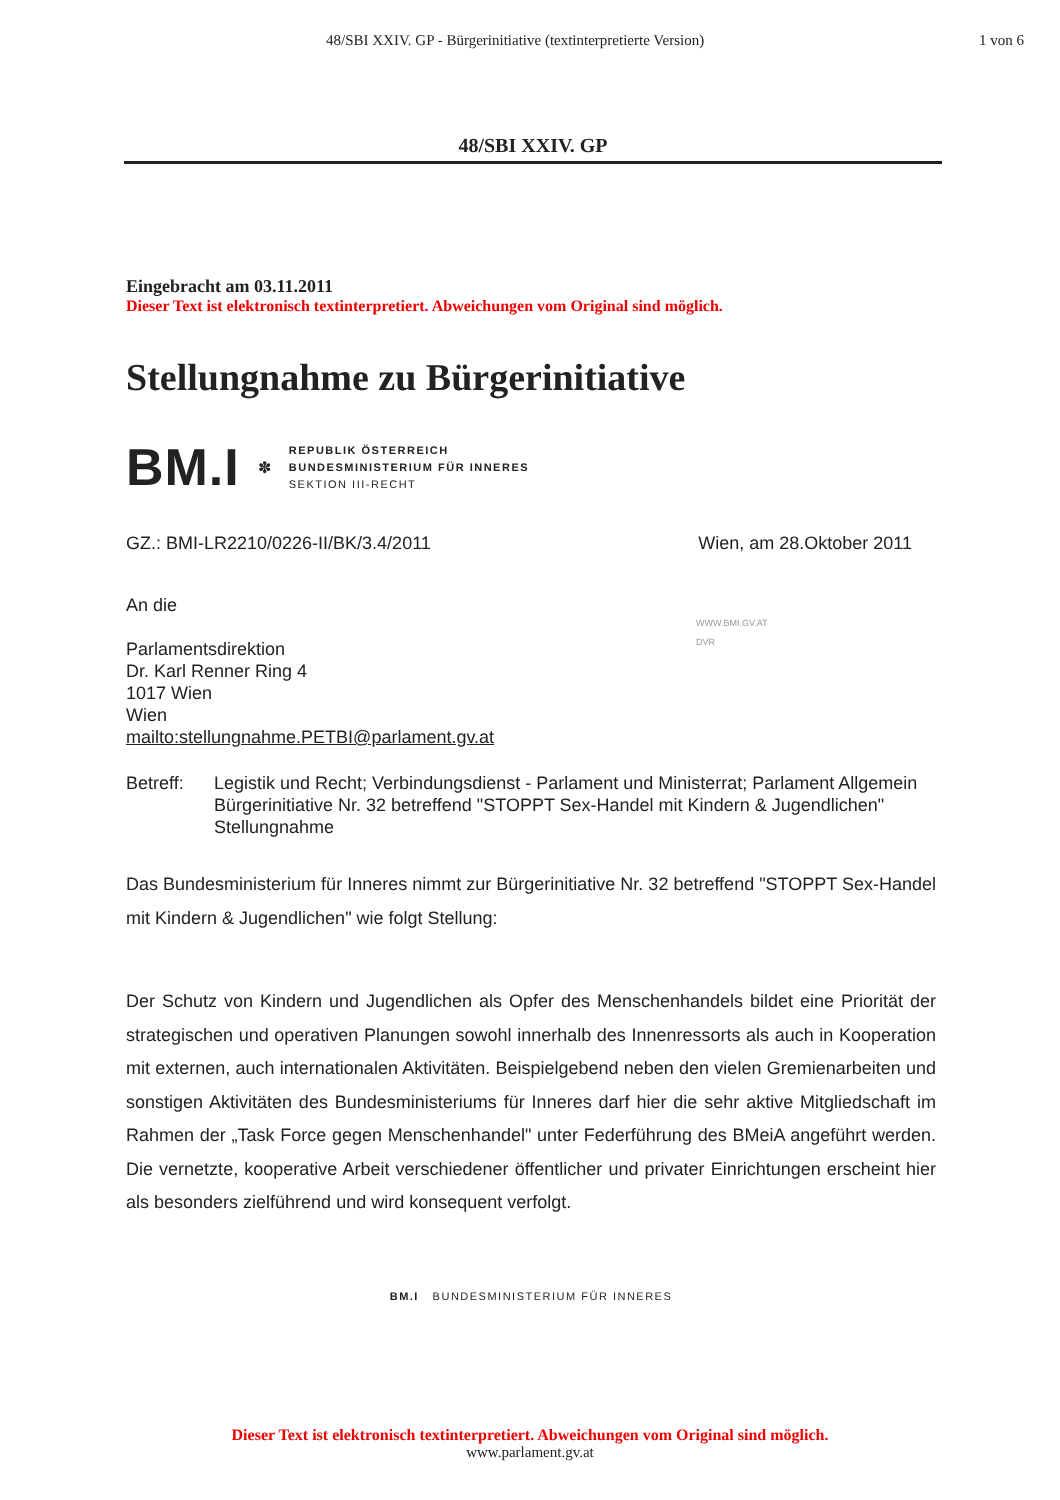48/SBI XXIV. GP - Bürgerinitiative (textinterpretierte Version) 1 von 6
48/SBI XXIV. GP
Eingebracht am 03.11.2011
Dieser Text ist elektronisch textinterpretiert. Abweichungen vom Original sind möglich.
Stellungnahme zu Bürgerinitiative
BM.I ✽
REPUBLIK ÖSTERREICH
BUNDESMINISTERIUM FÜR INNERES
SEKTION III-RECHT
GZ.: BMI-LR2210/0226-II/BK/3.4/2011 Wien, am 28.Oktober 2011
An die
Parlamentsdirektion
Dr. Karl Renner Ring 4
1017 Wien
Wien
mailto:stellungnahme.PETBI@parlament.gv.at
WWW.BMI.GV.AT
DVR
Betreff: Legistik und Recht; Verbindungsdienst - Parlament und Ministerrat; Parlament Allgemein
Bürgerinitiative Nr. 32 betreffend "STOPPT Sex-Handel mit Kindern & Jugendlichen"
Stellungnahme
Das Bundesministerium für Inneres nimmt zur Bürgerinitiative Nr. 32 betreffend "STOPPT Sex-Handel mit Kindern & Jugendlichen" wie folgt Stellung:
Der Schutz von Kindern und Jugendlichen als Opfer des Menschenhandels bildet eine Priorität der strategischen und operativen Planungen sowohl innerhalb des Innenressorts als auch in Kooperation mit externen, auch internationalen Aktivitäten. Beispielgebend neben den vielen Gremienarbeiten und sonstigen Aktivitäten des Bundesministeriums für Inneres darf hier die sehr aktive Mitgliedschaft im Rahmen der „Task Force gegen Menschenhandel" unter Federführung des BMeiA angeführt werden. Die vernetzte, kooperative Arbeit verschiedener öffentlicher und privater Einrichtungen erscheint hier als besonders zielführend und wird konsequent verfolgt.
BM.I BUNDESMINISTERIUM FÜR INNERES
Dieser Text ist elektronisch textinterpretiert. Abweichungen vom Original sind möglich.
www.parlament.gv.at